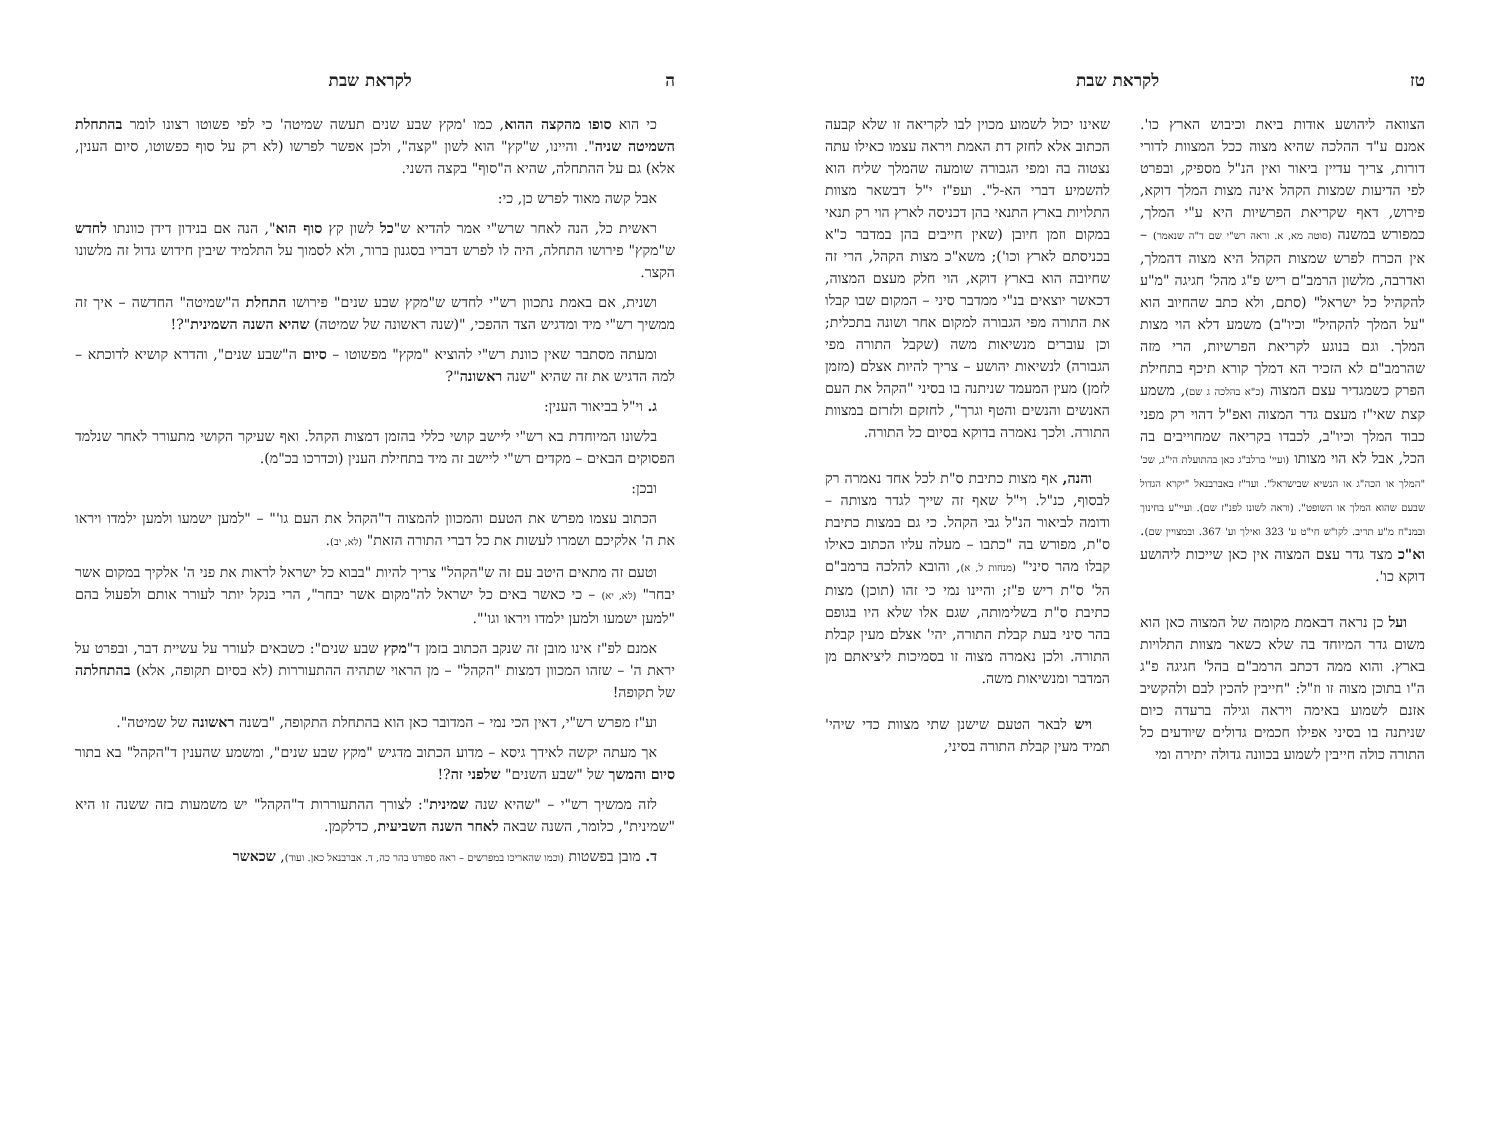ה לקראת שבת
כי הוא סופו מהקצה ההוא, כמו 'מקץ שבע שנים תעשה שמיטה' כי לפי פשוטו רצונו לומר בהתחלת השמיטה שניה". והיינו, ש"קץ" הוא לשון "קצה", ולכן אפשר לפרשו (לא רק על סוף כפשוטו, סיום הענין, אלא) גם על ההתחלה, שהיא ה"סוף" בקצה השני.
אבל קשה מאוד לפרש כן, כי:
ראשית כל, הנה לאחר שרש"י אמר להדיא ש"כל לשון קץ סוף הוא", הנה אם בנידון דידן כוונתו לחדש ש"מקץ" פירושו התחלה, היה לו לפרש דבריו בסגנון ברור, ולא לסמוך על התלמיד שיבין חידוש גדול זה מלשונו הקצר.
ושנית, אם באמת נתכוון רש"י לחדש ש"מקץ שבע שנים" פירושו התחלת ה"שמיטה" החדשה – איך זה ממשיך רש"י מיד ומדגיש הצד ההפכי, "(שנה ראשונה של שמיטה) שהיא השנה השמינית"?!
ומעתה מסתבר שאין כוונת רש"י להוציא "מקץ" מפשוטו – סיום ה"שבע שנים", והדרא קושיא לדוכתא – למה הדגיש את זה שהיא "שנה ראשונה"?
ג. וי"ל בביאור הענין:
בלשונו המיוחדת בא רש"י ליישב קושי כללי בהזמן דמצות הקהל. ואף שעיקר הקושי מתעורר לאחר שנלמד הפסוקים הבאים – מקדים רש"י ליישב זה מיד בתחילת הענין (וכדרכו בכ"מ).
ובכן:
הכתוב עצמו מפרש את הטעם והמכוון להמצוה ד"הקהל את העם גו'" – "למען ישמעו ולמען ילמדו ויראו את ה' אלקיכם ושמרו לעשות את כל דברי התורה הזאת" (לא, יב).
וטעם זה מתאים היטב עם זה ש"הקהל" צריך להיות "בבוא כל ישראל לראות את פני ה' אלקיך במקום אשר יבחר" (לא, יא) – כי כאשר באים כל ישראל לה"מקום אשר יבחר", הרי בנקל יותר לעורר אותם ולפעול בהם "למען ישמעו ולמען ילמדו ויראו וגו'".
אמנם לפ"ז אינו מובן זה שנקב הכתוב בזמן ד"מקץ שבע שנים": כשבאים לעורר על עשיית דבר, ובפרט על יראת ה' – שזהו המכוון דמצות "הקהל" – מן הראוי שתהיה ההתעוררות (לא בסיום תקופה, אלא) בהתחלתה של תקופה!
וע"ז מפרש רש"י, דאין הכי נמי – המדובר כאן הוא בהתחלת התקופה, "בשנה ראשונה של שמיטה".
אך מעתה יקשה לאידך גיסא – מדוע הכתוב מדגיש "מקץ שבע שנים", ומשמע שהענין ד"הקהל" בא בתור סיום והמשך של "שבע השנים" שלפני זה?!
לזה ממשיך רש"י – "שהיא שנה שמינית": לצורך ההתעוררות ד"הקהל" יש משמעות בזה ששנה זו היא "שמינית", כלומר, השנה שבאה לאחר השנה השביעית, כדלקמן.
ד. מובן בפשטות (וכמו שהאריכו במפרשים – ראה ספורנו בהר כה, ד. אברבנאל כאן. ועוד), שכאשר
טז לקראת שבת
הצוואה ליהושע אודות ביאת וכיבוש הארץ כו'. אמנם ע"ד ההלכה שהיא מצוה ככל המצוות לדורי דורות, צריך עדיין ביאור ואין הנ"ל מספיק, ובפרט לפי הדיעות שמצות הקהל אינה מצות המלך דוקא, פירוש, דאף שקריאת הפרשיות היא ע"י המלך, כמפורש במשנה (סוטה מא, א. וראה רש"י שם ד"ה שנאמר) – אין הכרח לפרש שמצות הקהל היא מצוה דהמלך, ואדרבה, מלשון הרמב"ם ריש פ"ג מהל' חגיגה "מ"ע להקהיל כל ישראל" (סתם, ולא כתב שהחיוב הוא "על המלך להקהיל" וכיו"ב) משמע דלא הוי מצות המלך. וגם בנוגע לקריאת הפרשיות, הרי מזה שהרמב"ם לא הזכיר הא דמלך קורא תיכף בתחילת הפרק כשמגדיר עצם המצוה (כ"א בהלכה ג שם), משמע קצת שאי"ז מעצם גדר המצוה ואפ"ל דהוי רק מפני כבוד המלך וכיו"ב, לכבדו בקריאה שמחוייבים בה הכל, אבל לא הוי מצותו (ועיי' ברלב"ג כאן בהתועלת הי"ג, שכ' "המלך או הכה"ג או הנשיא שבישראל". ועד"ז באברבנאל "יקרא הגדול שבעם שהוא המלך או השופט". (וראה לשונו לפנ"ז שם). ועיי"ע בחינוך ובמנ"ח מ"ע תריב. לקו"ש חי"ט ע' 323 ואילך וע' 367. ובמצויין שם). וא"כ מצד גדר עצם המצוה אין כאן שייכות ליהושע דוקא כו'.
ועל כן נראה דבאמת מקומה של המצוה כאן הוא משום גדר המיוחד בה שלא כשאר מצוות התלויות בארץ. והוא ממה דכתב הרמב"ם בהל' חגיגה פ"ג ה"ו בתוכן מצוה זו וז"ל: "חייבין להכין לבם ולהקשיב אזנם לשמוע באימה ויראה וגילה ברעדה כיום שניתנה בו בסיני אפילו חכמים גדולים שיודעים כל התורה כולה חייבין לשמוע בכוונה גדולה יתירה ומי
שאינו יכול לשמוע מכוין לבו לקריאה זו שלא קבעה הכתוב אלא לחזק דת האמת ויראה עצמו כאילו עתה נצטוה בה ומפי הגבורה שומעה שהמלך שליח הוא להשמיע דברי הא-ל". ועפ"ז י"ל דבשאר מצוות התלויות בארץ התנאי בהן דכניסה לארץ הוי רק תנאי במקום וזמן חיובן (שאין חייבים בהן במדבר כ"א בכניסתם לארץ וכו'); משא"כ מצות הקהל, הרי זה שחיובה הוא בארץ דוקא, הוי חלק מעצם המצוה, דכאשר יוצאים בנ"י ממדבר סיני – המקום שבו קבלו את התורה מפי הגבורה למקום אחר ושונה בתכלית; וכן עוברים מנשיאות משה (שקבל התורה מפי הגבורה) לנשיאות יהושע – צריך להיות אצלם (מזמן לזמן) מעין המעמד שניתנה בו בסיני "הקהל את העם האנשים והנשים והטף וגרך", לחזקם ולזרזם במצוות התורה. ולכך נאמרה בדוקא בסיום כל התורה.
והנה, אף מצות כתיבת ס"ת לכל אחד נאמרה רק לבסוף, כנ"ל. וי"ל שאף זה שייך לגדר מצותה – ודומה לביאור הנ"ל גבי הקהל. כי גם במצות כתיבת ס"ת, מפורש בה "כתבו – מעלה עליו הכתוב כאילו קבלו מהר סיני" (מנחות ל, א), והובא להלכה ברמב"ם הל' ס"ת ריש פ"ז; והיינו נמי כי זהו (תוכן) מצות כתיבת ס"ת בשלימותה, שגם אלו שלא היו בגופם בהר סיני בעת קבלת התורה, יהי' אצלם מעין קבלת התורה. ולכן נאמרה מצוה זו בסמיכות ליציאתם מן המדבר ומנשיאות משה.
ויש לבאר הטעם שישנן שתי מצוות כדי שיהי' תמיד מעין קבלת התורה בסיני,